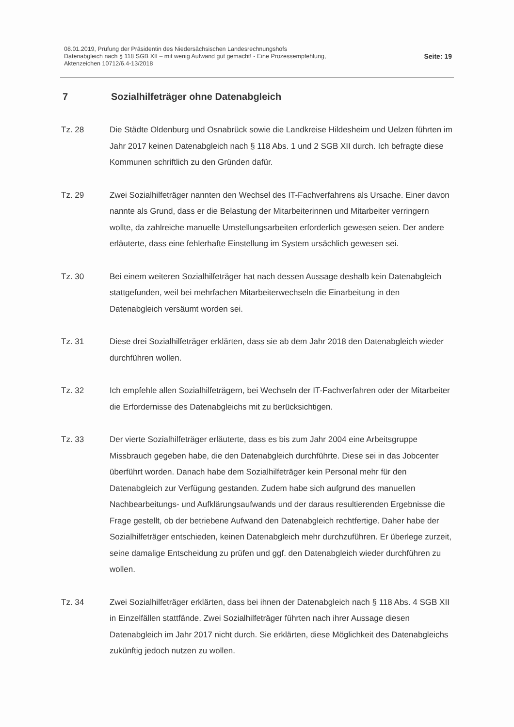08.01.2019, Prüfung der Präsidentin des Niedersächsischen Landesrechnungshofs
Datenabgleich nach § 118 SGB XII – mit wenig Aufwand gut gemacht! - Eine Prozessempfehlung,
Aktenzeichen 10712/6.4-13/2018
Seite: 19
7 Sozialhilfeträger ohne Datenabgleich
Tz. 28 Die Städte Oldenburg und Osnabrück sowie die Landkreise Hildesheim und Uelzen führten im Jahr 2017 keinen Datenabgleich nach § 118 Abs. 1 und 2 SGB XII durch. Ich befragte diese Kommunen schriftlich zu den Gründen dafür.
Tz. 29 Zwei Sozialhilfeträger nannten den Wechsel des IT-Fachverfahrens als Ursache. Einer davon nannte als Grund, dass er die Belastung der Mitarbeiterinnen und Mitarbeiter verringern wollte, da zahlreiche manuelle Umstellungsarbeiten erforderlich gewesen seien. Der andere erläuterte, dass eine fehlerhafte Einstellung im System ursächlich gewesen sei.
Tz. 30 Bei einem weiteren Sozialhilfeträger hat nach dessen Aussage deshalb kein Datenabgleich stattgefunden, weil bei mehrfachen Mitarbeiterwechseln die Einarbeitung in den Datenabgleich versäumt worden sei.
Tz. 31 Diese drei Sozialhilfeträger erklärten, dass sie ab dem Jahr 2018 den Datenabgleich wieder durchführen wollen.
Tz. 32 Ich empfehle allen Sozialhilfeträgern, bei Wechseln der IT-Fachverfahren oder der Mitarbeiter die Erfordernisse des Datenabgleichs mit zu berücksichtigen.
Tz. 33 Der vierte Sozialhilfeträger erläuterte, dass es bis zum Jahr 2004 eine Arbeitsgruppe Missbrauch gegeben habe, die den Datenabgleich durchführte. Diese sei in das Jobcenter überführt worden. Danach habe dem Sozialhilfeträger kein Personal mehr für den Datenabgleich zur Verfügung gestanden. Zudem habe sich aufgrund des manuellen Nachbearbeitungs- und Aufklärungsaufwands und der daraus resultierenden Ergebnisse die Frage gestellt, ob der betriebene Aufwand den Datenabgleich rechtfertige. Daher habe der Sozialhilfeträger entschieden, keinen Datenabgleich mehr durchzuführen. Er überlege zurzeit, seine damalige Entscheidung zu prüfen und ggf. den Datenabgleich wieder durchführen zu wollen.
Tz. 34 Zwei Sozialhilfeträger erklärten, dass bei ihnen der Datenabgleich nach § 118 Abs. 4 SGB XII in Einzelfällen stattfände. Zwei Sozialhilfeträger führten nach ihrer Aussage diesen Datenabgleich im Jahr 2017 nicht durch. Sie erklärten, diese Möglichkeit des Datenabgleichs zukünftig jedoch nutzen zu wollen.